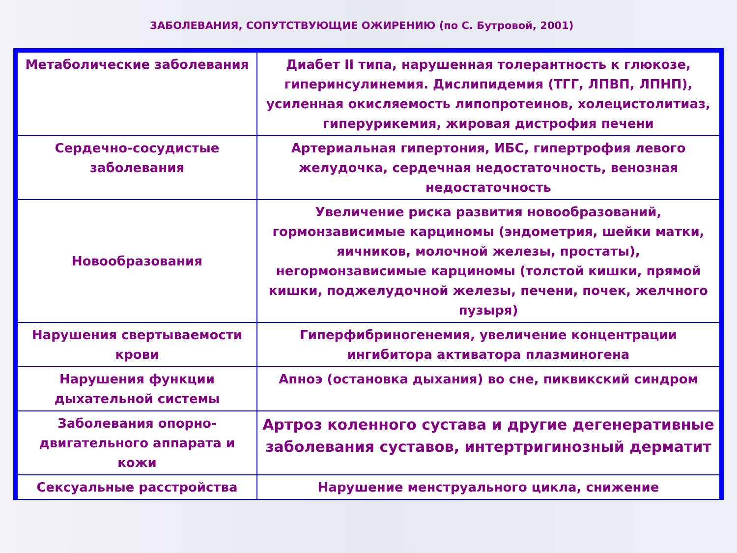ЗАБОЛЕВАНИЯ, СОПУТСТВУЮЩИЕ ОЖИРЕНИЮ (по С. Бутровой, 2001)
| Метаболические заболевания | Диабет II типа, нарушенная толерантность к глюкозе, гиперинсулинемия. Дислипидемия (ТГГ, ЛПВП, ЛПНП), усиленная окисляемость липопротеинов, холецистолитиаз, гиперурикемия, жировая дистрофия печени |
| Сердечно-сосудистые заболевания | Артериальная гипертония, ИБС, гипертрофия левого желудочка, сердечная недостаточность, венозная недостаточность |
| Новообразования | Увеличение риска развития новообразований, гормонзависимые карциномы (эндометрия, шейки матки, яичников, молочной железы, простаты), негормонзависимые карциномы (толстой кишки, прямой кишки, поджелудочной железы, печени, почек, желчного пузыря) |
| Нарушения свертываемости крови | Гиперфибриногенемия, увеличение концентрации ингибитора активатора плазминогена |
| Нарушения функции дыхательной системы | Апноэ (остановка дыхания) во сне, пиквикский синдром |
| Заболевания опорно-двигательного аппарата и кожи | Артроз коленного сустава и другие дегенеративные заболевания суставов, интертригинозный дерматит |
| Сексуальные расстройства | Нарушение менструального цикла, снижение |